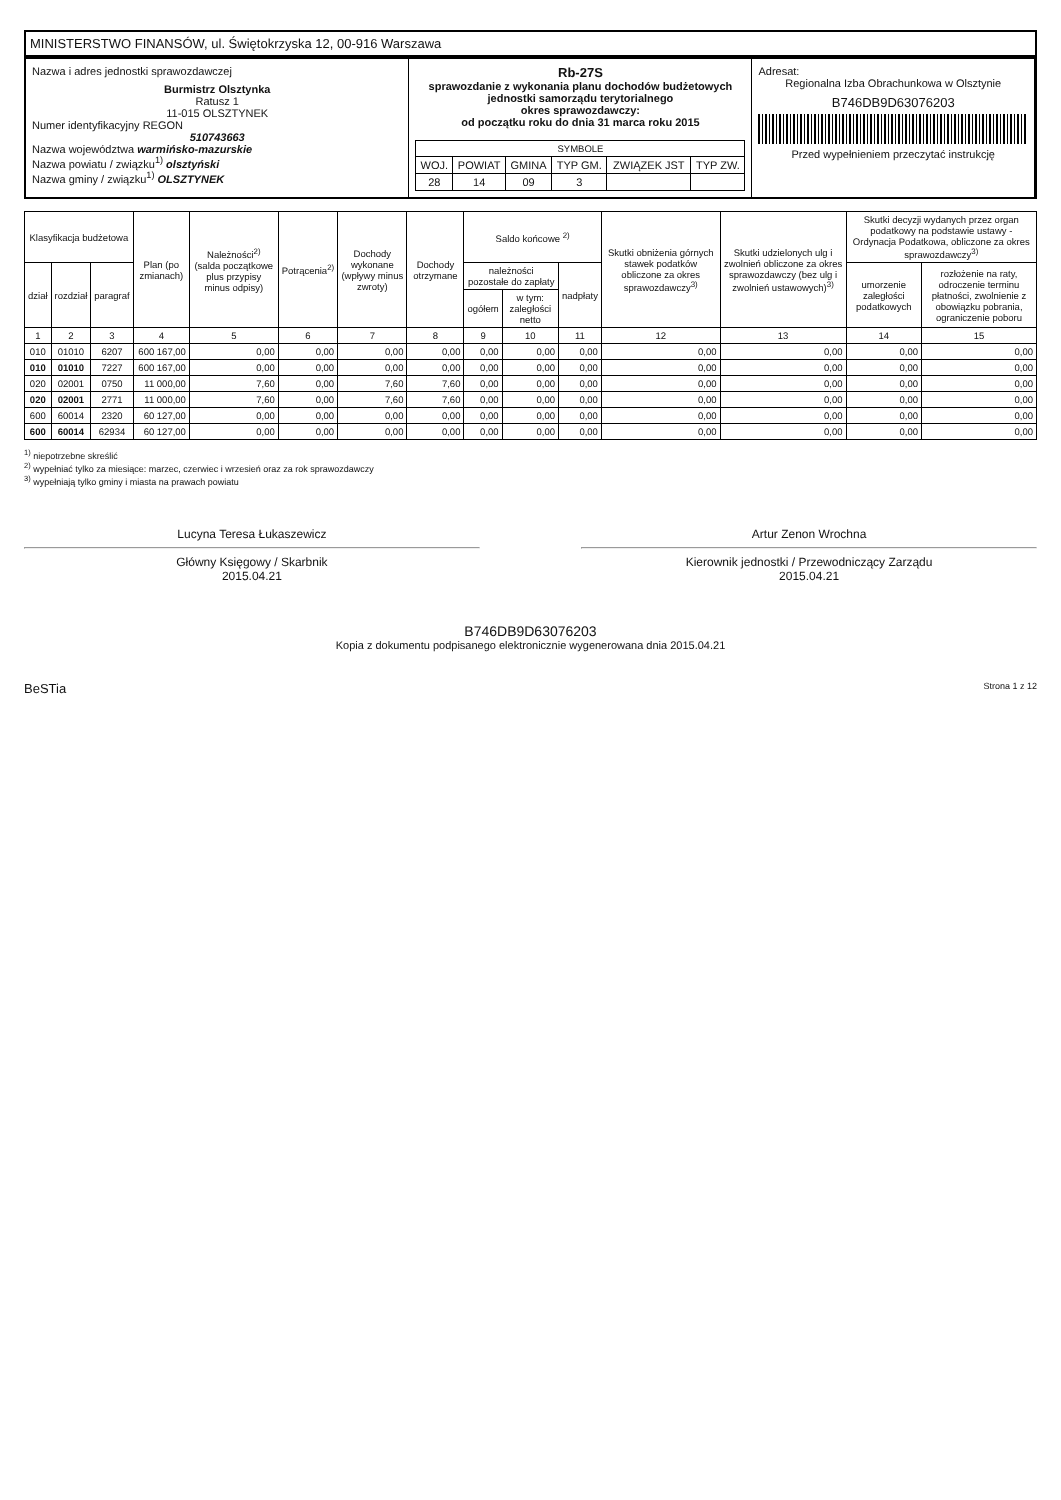MINISTERSTWO FINANSÓW, ul. Świętokrzyska 12, 00-916 Warszawa
Nazwa i adres jednostki sprawozdawczej
Burmistrz Olsztynka
Ratusz 1
11-015 OLSZTYNEK
Numer identyfikacyjny REGON
510743663
Nazwa województwa warmińsko-mazurskie
Nazwa powiatu / związku<sup>1)</sup> olsztyński
Nazwa gminy / związku<sup>1)</sup> OLSZTYNEK
Rb-27S
sprawozdanie z wykonania planu dochodów budżetowych
jednostki samorządu terytorialnego
okres sprawozdawczy:
od początku roku do dnia 31 marca roku 2015
| SYMBOLE | | | | | |
| --- | --- | --- | --- | --- | --- |
| WOJ. | POWIAT | GMINA | TYP GM. | ZWIĄZEK JST | TYP ZW. |
| 28 | 14 | 09 | 3 | | |
Adresat:
Regionalna Izba Obrachunkowa w Olsztynie
B746DB9D63076203
Przed wypełnieniem przeczytać instrukcję
| Klasyfikacja budżetowa | | | Plan (po zmianach) | Należności<sup>2)</sup> (salda początkowe plus przypisy minus odpisy) | Potrącenia<sup>2)</sup> | Dochody wykonane (wpływy minus zwroty) | Dochody otrzymane | Saldo końcowe <sup>2)</sup> | | | Skutki obniżenia górnych stawek podatków obliczone za okres sprawozdawczy<sup>3)</sup> | Skutki udzielonych ulg i zwolnień obliczone za okres sprawozdawczy (bez ulg i zwolnień ustawowych)<sup>3)</sup> | Skutki decyzji wydanych przez organ podatkowy na podstawie ustawy - Ordynacja Podatkowa, obliczone za okres sprawozdawczy<sup>3)</sup> | |
| --- | --- | --- | --- | --- | --- | --- | --- | --- | --- | --- | --- | --- | --- | --- |
| dział | rozdział | paragraf | | | | | | należności pozostałe do zapłaty | | nadpłaty | | | umorzenie zaległości podatkowych | rozłożenie na raty, odroczenie terminu płatności, zwolnienie z obowiązku pobrania, ograniczenie poboru |
| | | | | | | | | ogółem | w tym: zaległości netto | | | | | |
| 1 | 2 | 3 | 4 | 5 | 6 | 7 | 8 | 9 | 10 | 11 | 12 | 13 | 14 | 15 |
| 010 | 01010 | 6207 | 600 167,00 | 0,00 | 0,00 | 0,00 | 0,00 | 0,00 | 0,00 | 0,00 | 0,00 | 0,00 | 0,00 | 0,00 |
| 010 | 01010 | 7227 | 600 167,00 | 0,00 | 0,00 | 0,00 | 0,00 | 0,00 | 0,00 | 0,00 | 0,00 | 0,00 | 0,00 | 0,00 |
| 020 | 02001 | 0750 | 11 000,00 | 7,60 | 0,00 | 7,60 | 7,60 | 0,00 | 0,00 | 0,00 | 0,00 | 0,00 | 0,00 | 0,00 |
| 020 | 02001 | 2771 | 11 000,00 | 7,60 | 0,00 | 7,60 | 7,60 | 0,00 | 0,00 | 0,00 | 0,00 | 0,00 | 0,00 | 0,00 |
| 600 | 60014 | 2320 | 60 127,00 | 0,00 | 0,00 | 0,00 | 0,00 | 0,00 | 0,00 | 0,00 | 0,00 | 0,00 | 0,00 | 0,00 |
| 600 | 60014 | 62934 | 60 127,00 | 0,00 | 0,00 | 0,00 | 0,00 | 0,00 | 0,00 | 0,00 | 0,00 | 0,00 | 0,00 | 0,00 |
<sup>1)</sup> niepotrzebne skreślić
<sup>2)</sup> wypełniać tylko za miesiące: marzec, czerwiec i wrzesień oraz za rok sprawozdawczy
<sup>3)</sup> wypełniają tylko gminy i miasta na prawach powiatu
Lucyna Teresa Łukaszewicz
Główny Księgowy / Skarbnik
2015.04.21
Artur Zenon Wrochna
Kierownik jednostki / Przewodniczący Zarządu
2015.04.21
B746DB9D63076203
Kopia z dokumentu podpisanego elektronicznie wygenerowana dnia 2015.04.21
BeSTia Strona 1 z 12